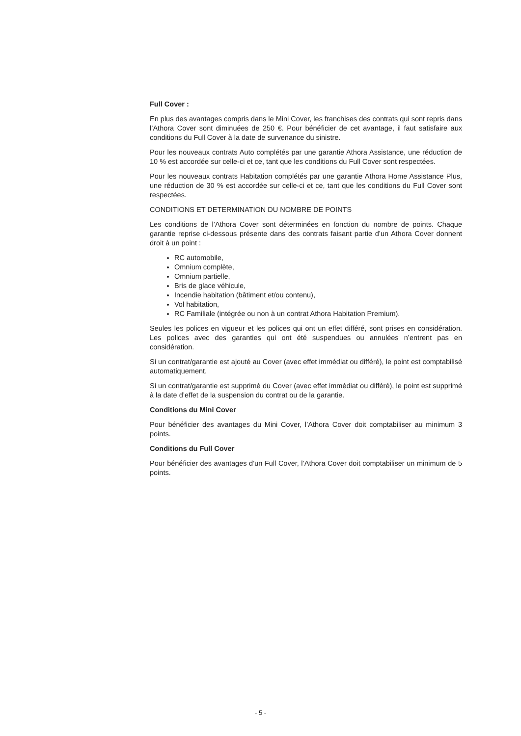Full Cover :
En plus des avantages compris dans le Mini Cover, les franchises des contrats qui sont repris dans l’Athora Cover sont diminuées de 250 €. Pour bénéficier de cet avantage, il faut satisfaire aux conditions du Full Cover à la date de survenance du sinistre.
Pour les nouveaux contrats Auto complétés par une garantie Athora Assistance, une réduction de 10 % est accordée sur celle-ci et ce, tant que les conditions du Full Cover sont respectées.
Pour les nouveaux contrats Habitation complétés par une garantie Athora Home Assistance Plus, une réduction de 30 % est accordée sur celle-ci et ce, tant que les conditions du Full Cover sont respectées.
CONDITIONS ET DETERMINATION DU NOMBRE DE POINTS
Les conditions de l’Athora Cover sont déterminées en fonction du nombre de points. Chaque garantie reprise ci-dessous présente dans des contrats faisant partie d’un Athora Cover donnent droit à un point :
RC automobile,
Omnium complète,
Omnium partielle,
Bris de glace véhicule,
Incendie habitation (bâtiment et/ou contenu),
Vol habitation,
RC Familiale (intégrée ou non à un contrat Athora Habitation Premium).
Seules les polices en vigueur et les polices qui ont un effet différé, sont prises en considération. Les polices avec des garanties qui ont été suspendues ou annulées n’entrent pas en considération.
Si un contrat/garantie est ajouté au Cover (avec effet immédiat ou différé), le point est comptabilisé automatiquement.
Si un contrat/garantie est supprimé du Cover (avec effet immédiat ou différé), le point est supprimé à la date d’effet de la suspension du contrat ou de la garantie.
Conditions du Mini Cover
Pour bénéficier des avantages du Mini Cover, l’Athora Cover doit comptabiliser au minimum 3 points.
Conditions du Full Cover
Pour bénéficier des avantages d’un Full Cover, l’Athora Cover doit comptabiliser un minimum de 5 points.
- 5 -